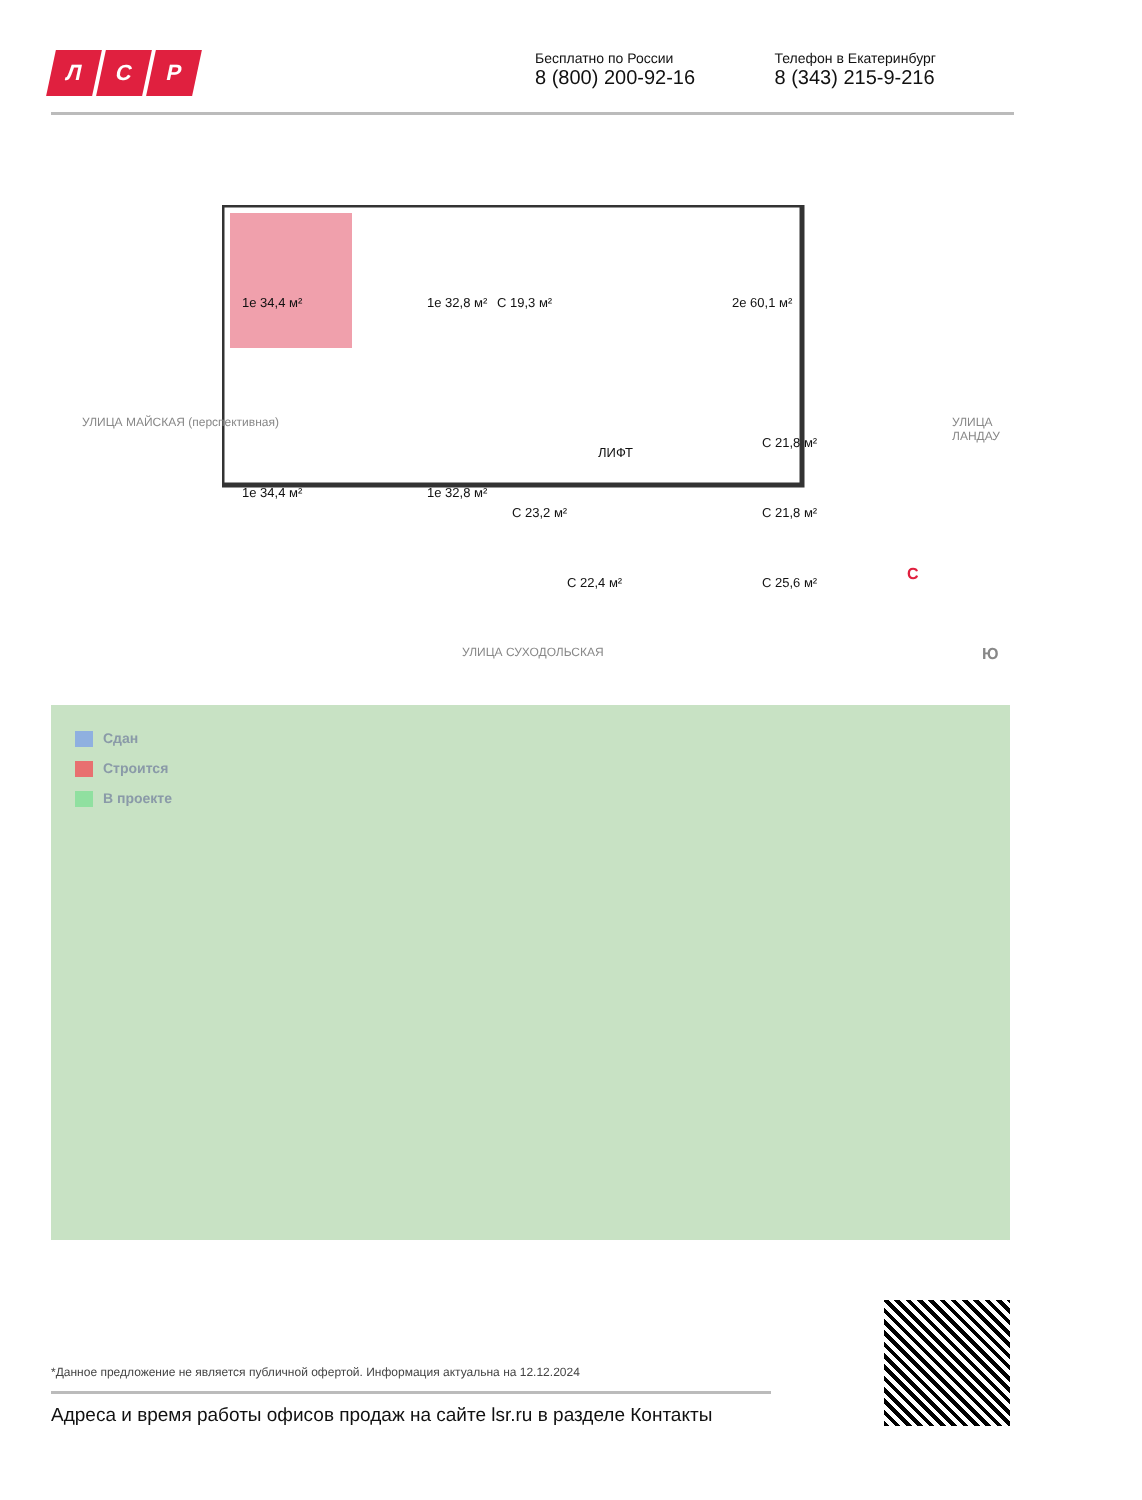Л С Р
Бесплатно по России
8 (800) 200-92-16
Телефон в Екатеринбург
8 (343) 215-9-216
1е 34,4 м² 1е 32,8 м² С 19,3 м² 2е 60,1 м²
С 21,8 м²
ЛИФТ
1е 34,4 м² 1е 32,8 м²
С 23,2 м² С 21,8 м²
С 22,4 м² С 25,6 м²
УЛИЦА МАЙСКАЯ (перспективная) УЛИЦА ЛАНДАУ
УЛИЦА СУХОДОЛЬСКАЯ
С
Ю
Сдан
Строится
В проекте
*Данное предложение не является публичной офертой. Информация актуальна на 12.12.2024
Адреса и время работы офисов продаж на сайте lsr.ru в разделе Контакты